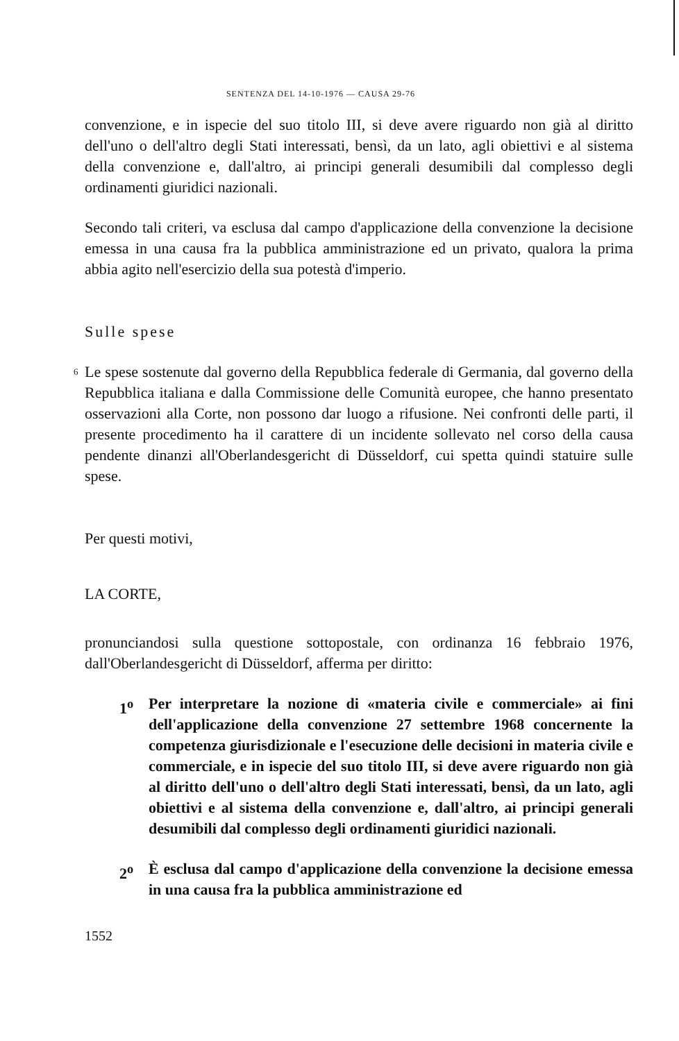SENTENZA DEL 14-10-1976 — CAUSA 29-76
convenzione, e in ispecie del suo titolo III, si deve avere riguardo non già al diritto dell'uno o dell'altro degli Stati interessati, bensì, da un lato, agli obiettivi e al sistema della convenzione e, dall'altro, ai principi generali desumibili dal complesso degli ordinamenti giuridici nazionali.
Secondo tali criteri, va esclusa dal campo d'applicazione della convenzione la decisione emessa in una causa fra la pubblica amministrazione ed un privato, qualora la prima abbia agito nell'esercizio della sua potestà d'imperio.
Sulle spese
6 Le spese sostenute dal governo della Repubblica federale di Germania, dal governo della Repubblica italiana e dalla Commissione delle Comunità europee, che hanno presentato osservazioni alla Corte, non possono dar luogo a rifusione. Nei confronti delle parti, il presente procedimento ha il carattere di un incidente sollevato nel corso della causa pendente dinanzi all'Oberlandesgericht di Düsseldorf, cui spetta quindi statuire sulle spese.
Per questi motivi,
LA CORTE,
pronunciandosi sulla questione sottopostale, con ordinanza 16 febbraio 1976, dall'Oberlandesgericht di Düsseldorf, afferma per diritto:
1<sup>o</sup> Per interpretare la nozione di «materia civile e commerciale» ai fini dell'applicazione della convenzione 27 settembre 1968 concernente la competenza giurisdizionale e l'esecuzione delle decisioni in materia civile e commerciale, e in ispecie del suo titolo III, si deve avere riguardo non già al diritto dell'uno o dell'altro degli Stati interessati, bensì, da un lato, agli obiettivi e al sistema della convenzione e, dall'altro, ai principi generali desumibili dal complesso degli ordinamenti giuridici nazionali.
2<sup>o</sup> È esclusa dal campo d'applicazione della convenzione la decisione emessa in una causa fra la pubblica amministrazione ed
1552